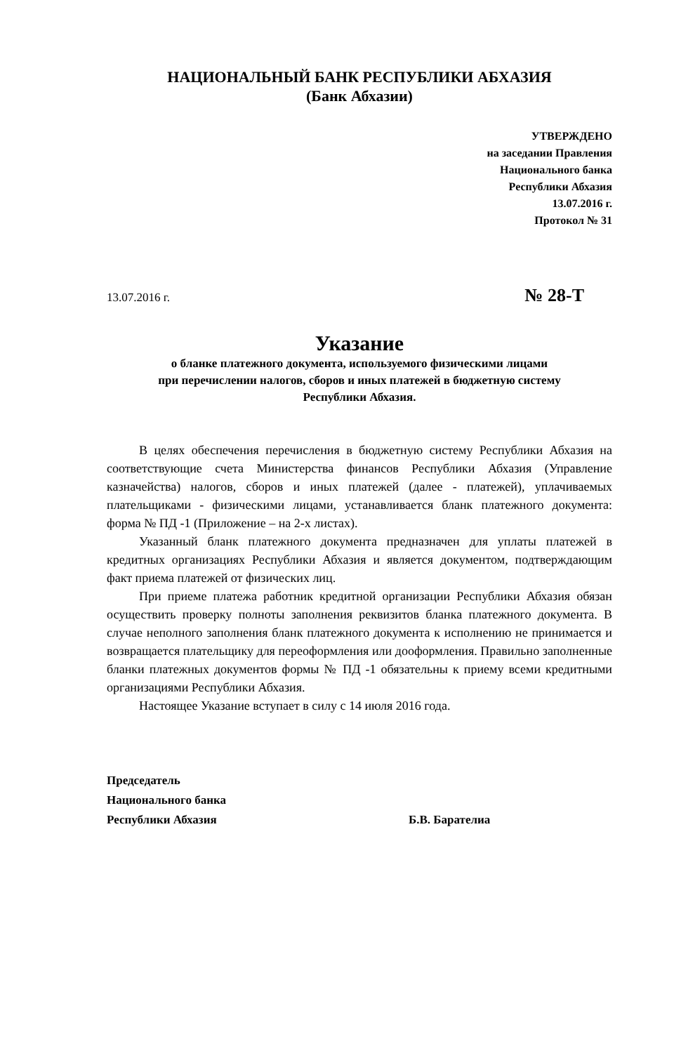НАЦИОНАЛЬНЫЙ БАНК РЕСПУБЛИКИ АБХАЗИЯ
(Банк Абхазии)
УТВЕРЖДЕНО
на заседании Правления
Национального банка
Республики Абхазия
13.07.2016 г.
Протокол № 31
13.07.2016 г. № 28-Т
Указание
о бланке платежного документа, используемого физическими лицами
при перечислении налогов, сборов и иных платежей в бюджетную систему
Республики Абхазия.
В целях обеспечения перечисления в бюджетную систему Республики Абхазия на соответствующие счета Министерства финансов Республики Абхазия (Управление казначейства) налогов, сборов и иных платежей (далее - платежей), уплачиваемых плательщиками - физическими лицами, устанавливается бланк платежного документа: форма № ПД -1 (Приложение – на 2-х листах).
Указанный бланк платежного документа предназначен для уплаты платежей в кредитных организациях Республики Абхазия и является документом, подтверждающим факт приема платежей от физических лиц.
При приеме платежа работник кредитной организации Республики Абхазия обязан осуществить проверку полноты заполнения реквизитов бланка платежного документа. В случае неполного заполнения бланк платежного документа к исполнению не принимается и возвращается плательщику для переоформления или дооформления. Правильно заполненные бланки платежных документов формы № ПД -1 обязательны к приему всеми кредитными организациями Республики Абхазия.
Настоящее Указание вступает в силу с 14 июля 2016 года.
Председатель
Национального банка
Республики Абхазия Б.В. Барателиа